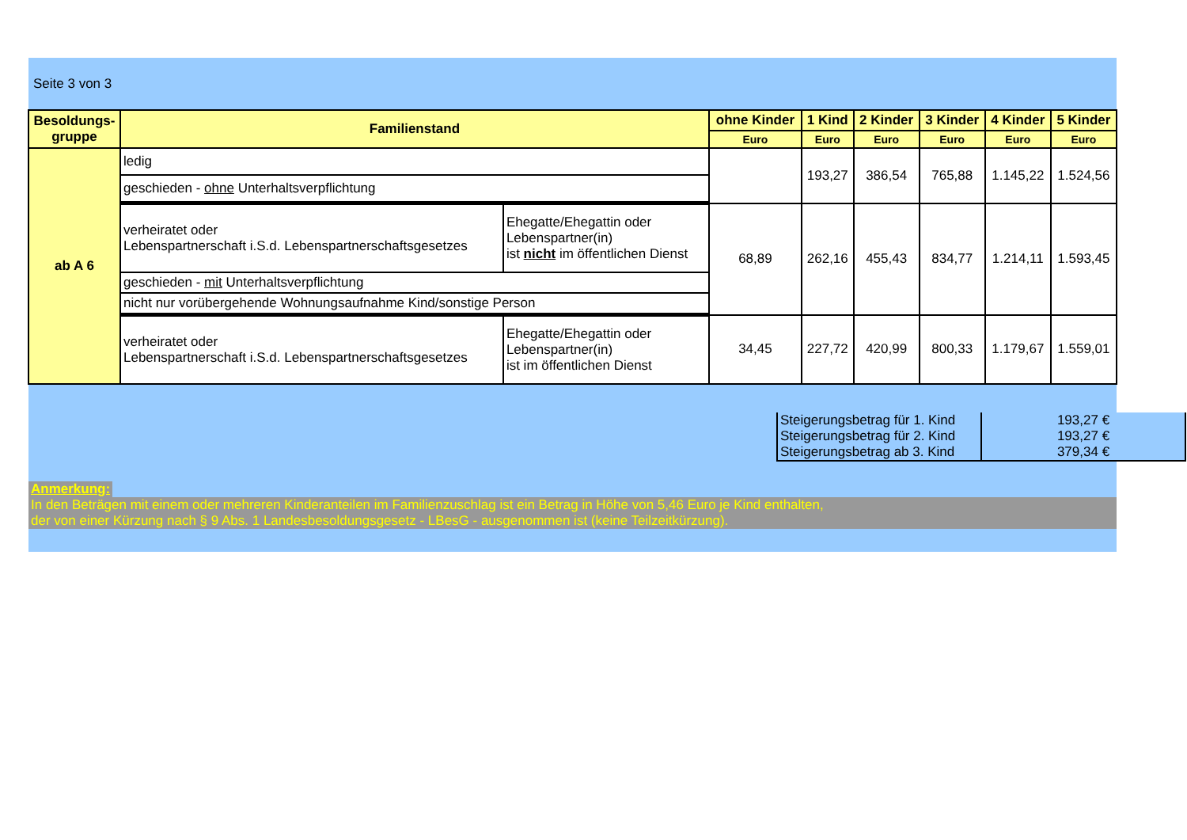Seite 3 von 3
| Besoldungs- gruppe | Familienstand | | ohne Kinder | 1 Kind | 2 Kinder | 3 Kinder | 4 Kinder | 5 Kinder |
| --- | --- | --- | --- | --- | --- | --- | --- | --- |
| | | | Euro | Euro | Euro | Euro | Euro | Euro |
| ab A 6 | ledig | | | 193,27 | 386,54 | 765,88 | 1.145,22 | 1.524,56 |
| | geschieden - ohne Unterhaltsverpflichtung | | | | | | | |
| | verheiratet oder Lebenspartnerschaft i.S.d. Lebenspartnerschaftsgesetzes | Ehegatte/Ehegattin oder Lebenspartner(in) ist nicht im öffentlichen Dienst | 68,89 | 262,16 | 455,43 | 834,77 | 1.214,11 | 1.593,45 |
| | geschieden - mit Unterhaltsverpflichtung | | | | | | | |
| | nicht nur vorübergehende Wohnungsaufnahme Kind/sonstige Person | | | | | | | |
| | verheiratet oder Lebenspartnerschaft i.S.d. Lebenspartnerschaftsgesetzes | Ehegatte/Ehegattin oder Lebenspartner(in) ist im öffentlichen Dienst | 34,45 | 227,72 | 420,99 | 800,33 | 1.179,67 | 1.559,01 |
| Steigerungsbetrag für 1. Kind | 193,27 € |
| Steigerungsbetrag für 2. Kind | 193,27 € |
| Steigerungsbetrag ab 3. Kind | 379,34 € |
Anmerkung:
In den Beträgen mit einem oder mehreren Kinderanteilen im Familienzuschlag ist ein Betrag in Höhe von 5,46 Euro je Kind enthalten,
der von einer Kürzung nach § 9 Abs. 1 Landesbesoldungsgesetz - LBesG - ausgenommen ist (keine Teilzeitkürzung).